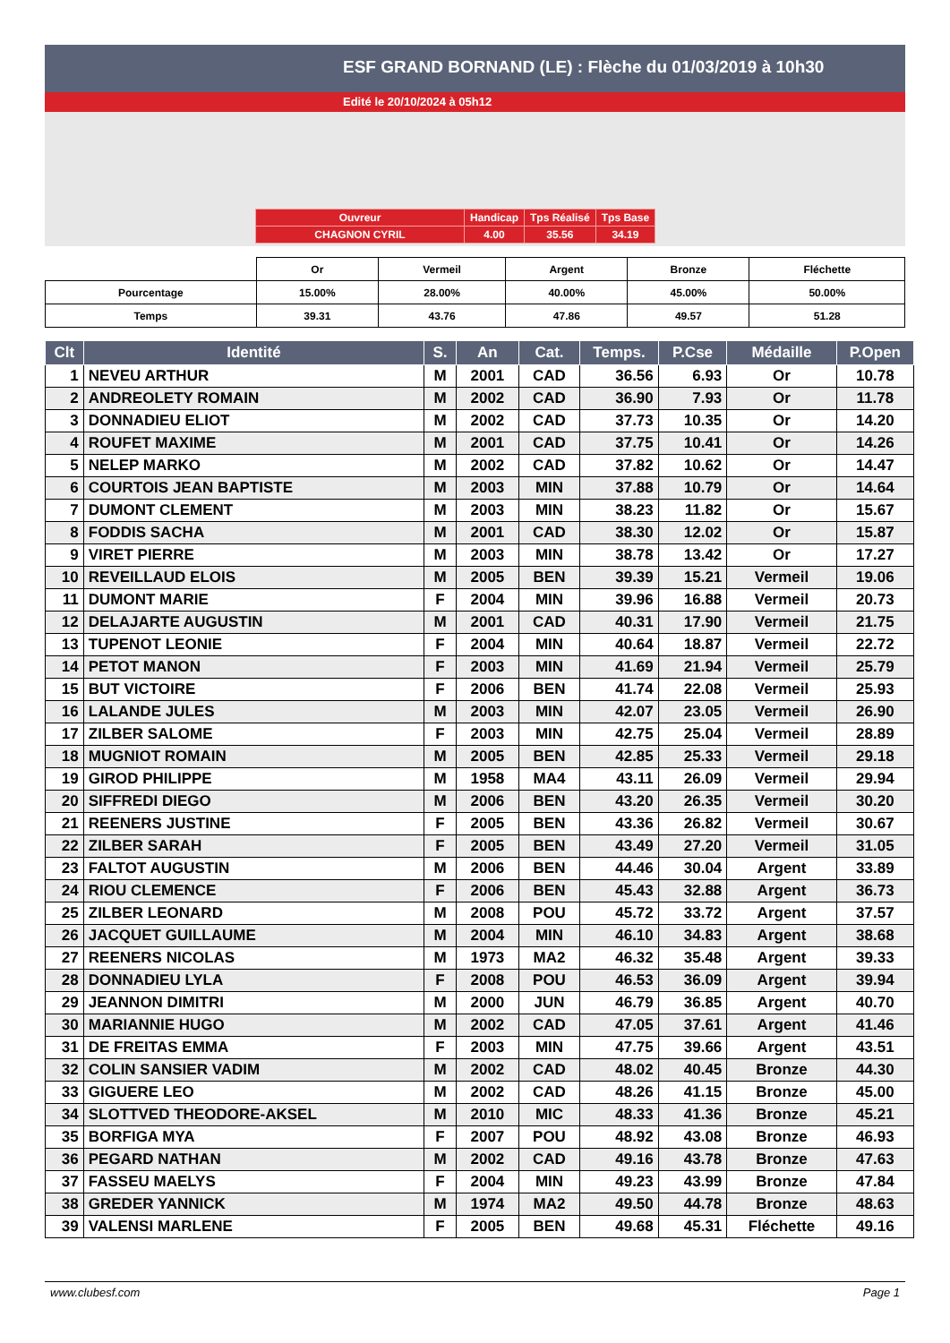ESF GRAND BORNAND (LE) : Flèche du 01/03/2019 à 10h30
Edité le 20/10/2024 à 05h12
| Ouvreur | Handicap | Tps Réalisé | Tps Base |
| CHAGNON CYRIL | 4.00 | 35.56 | 34.19 |
| | Or | Vermeil | Argent | Bronze | Fléchette |
| Pourcentage | 15.00% | 28.00% | 40.00% | 45.00% | 50.00% |
| Temps | 39.31 | 43.76 | 47.86 | 49.57 | 51.28 |
| Clt | Identité | S. | An | Cat. | Temps. | P.Cse | Médaille | P.Open |
| --- | --- | --- | --- | --- | --- | --- | --- | --- |
| 1 | NEVEU ARTHUR | M | 2001 | CAD | 36.56 | 6.93 | Or | 10.78 |
| 2 | ANDREOLETY ROMAIN | M | 2002 | CAD | 36.90 | 7.93 | Or | 11.78 |
| 3 | DONNADIEU ELIOT | M | 2002 | CAD | 37.73 | 10.35 | Or | 14.20 |
| 4 | ROUFET MAXIME | M | 2001 | CAD | 37.75 | 10.41 | Or | 14.26 |
| 5 | NELEP MARKO | M | 2002 | CAD | 37.82 | 10.62 | Or | 14.47 |
| 6 | COURTOIS JEAN BAPTISTE | M | 2003 | MIN | 37.88 | 10.79 | Or | 14.64 |
| 7 | DUMONT CLEMENT | M | 2003 | MIN | 38.23 | 11.82 | Or | 15.67 |
| 8 | FODDIS SACHA | M | 2001 | CAD | 38.30 | 12.02 | Or | 15.87 |
| 9 | VIRET PIERRE | M | 2003 | MIN | 38.78 | 13.42 | Or | 17.27 |
| 10 | REVEILLAUD ELOIS | M | 2005 | BEN | 39.39 | 15.21 | Vermeil | 19.06 |
| 11 | DUMONT MARIE | F | 2004 | MIN | 39.96 | 16.88 | Vermeil | 20.73 |
| 12 | DELAJARTE AUGUSTIN | M | 2001 | CAD | 40.31 | 17.90 | Vermeil | 21.75 |
| 13 | TUPENOT LEONIE | F | 2004 | MIN | 40.64 | 18.87 | Vermeil | 22.72 |
| 14 | PETOT MANON | F | 2003 | MIN | 41.69 | 21.94 | Vermeil | 25.79 |
| 15 | BUT VICTOIRE | F | 2006 | BEN | 41.74 | 22.08 | Vermeil | 25.93 |
| 16 | LALANDE JULES | M | 2003 | MIN | 42.07 | 23.05 | Vermeil | 26.90 |
| 17 | ZILBER SALOME | F | 2003 | MIN | 42.75 | 25.04 | Vermeil | 28.89 |
| 18 | MUGNIOT ROMAIN | M | 2005 | BEN | 42.85 | 25.33 | Vermeil | 29.18 |
| 19 | GIROD PHILIPPE | M | 1958 | MA4 | 43.11 | 26.09 | Vermeil | 29.94 |
| 20 | SIFFREDI DIEGO | M | 2006 | BEN | 43.20 | 26.35 | Vermeil | 30.20 |
| 21 | REENERS JUSTINE | F | 2005 | BEN | 43.36 | 26.82 | Vermeil | 30.67 |
| 22 | ZILBER SARAH | F | 2005 | BEN | 43.49 | 27.20 | Vermeil | 31.05 |
| 23 | FALTOT AUGUSTIN | M | 2006 | BEN | 44.46 | 30.04 | Argent | 33.89 |
| 24 | RIOU CLEMENCE | F | 2006 | BEN | 45.43 | 32.88 | Argent | 36.73 |
| 25 | ZILBER LEONARD | M | 2008 | POU | 45.72 | 33.72 | Argent | 37.57 |
| 26 | JACQUET GUILLAUME | M | 2004 | MIN | 46.10 | 34.83 | Argent | 38.68 |
| 27 | REENERS NICOLAS | M | 1973 | MA2 | 46.32 | 35.48 | Argent | 39.33 |
| 28 | DONNADIEU LYLA | F | 2008 | POU | 46.53 | 36.09 | Argent | 39.94 |
| 29 | JEANNON DIMITRI | M | 2000 | JUN | 46.79 | 36.85 | Argent | 40.70 |
| 30 | MARIANNIE HUGO | M | 2002 | CAD | 47.05 | 37.61 | Argent | 41.46 |
| 31 | DE FREITAS EMMA | F | 2003 | MIN | 47.75 | 39.66 | Argent | 43.51 |
| 32 | COLIN SANSIER VADIM | M | 2002 | CAD | 48.02 | 40.45 | Bronze | 44.30 |
| 33 | GIGUERE LEO | M | 2002 | CAD | 48.26 | 41.15 | Bronze | 45.00 |
| 34 | SLOTTVED THEODORE-AKSEL | M | 2010 | MIC | 48.33 | 41.36 | Bronze | 45.21 |
| 35 | BORFIGA MYA | F | 2007 | POU | 48.92 | 43.08 | Bronze | 46.93 |
| 36 | PEGARD NATHAN | M | 2002 | CAD | 49.16 | 43.78 | Bronze | 47.63 |
| 37 | FASSEU MAELYS | F | 2004 | MIN | 49.23 | 43.99 | Bronze | 47.84 |
| 38 | GREDER YANNICK | M | 1974 | MA2 | 49.50 | 44.78 | Bronze | 48.63 |
| 39 | VALENSI MARLENE | F | 2005 | BEN | 49.68 | 45.31 | Fléchette | 49.16 |
www.clubesf.com Page 1